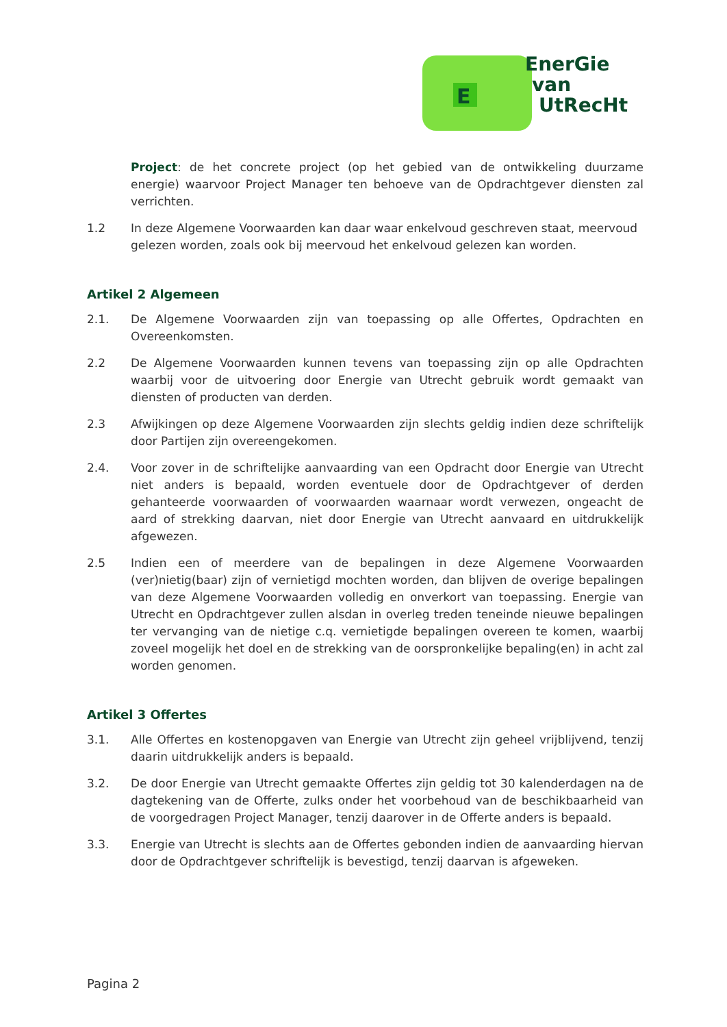E
EnerGie
van
UtRecHt
Project: de het concrete project (op het gebied van de ontwikkeling duurzame energie) waarvoor Project Manager ten behoeve van de Opdrachtgever diensten zal verrichten.
1.2 In deze Algemene Voorwaarden kan daar waar enkelvoud geschreven staat, meervoud gelezen worden, zoals ook bij meervoud het enkelvoud gelezen kan worden.
Artikel 2 Algemeen
2.1. De Algemene Voorwaarden zijn van toepassing op alle Offertes, Opdrachten en Overeenkomsten.
2.2 De Algemene Voorwaarden kunnen tevens van toepassing zijn op alle Opdrachten waarbij voor de uitvoering door Energie van Utrecht gebruik wordt gemaakt van diensten of producten van derden.
2.3 Afwijkingen op deze Algemene Voorwaarden zijn slechts geldig indien deze schriftelijk door Partijen zijn overeengekomen.
2.4. Voor zover in de schriftelijke aanvaarding van een Opdracht door Energie van Utrecht niet anders is bepaald, worden eventuele door de Opdrachtgever of derden gehanteerde voorwaarden of voorwaarden waarnaar wordt verwezen, ongeacht de aard of strekking daarvan, niet door Energie van Utrecht aanvaard en uitdrukkelijk afgewezen.
2.5 Indien een of meerdere van de bepalingen in deze Algemene Voorwaarden (ver)nietig(baar) zijn of vernietigd mochten worden, dan blijven de overige bepalingen van deze Algemene Voorwaarden volledig en onverkort van toepassing. Energie van Utrecht en Opdrachtgever zullen alsdan in overleg treden teneinde nieuwe bepalingen ter vervanging van de nietige c.q. vernietigde bepalingen overeen te komen, waarbij zoveel mogelijk het doel en de strekking van de oorspronkelijke bepaling(en) in acht zal worden genomen.
Artikel 3 Offertes
3.1. Alle Offertes en kostenopgaven van Energie van Utrecht zijn geheel vrijblijvend, tenzij daarin uitdrukkelijk anders is bepaald.
3.2. De door Energie van Utrecht gemaakte Offertes zijn geldig tot 30 kalenderdagen na de dagtekening van de Offerte, zulks onder het voorbehoud van de beschikbaarheid van de voorgedragen Project Manager, tenzij daarover in de Offerte anders is bepaald.
3.3. Energie van Utrecht is slechts aan de Offertes gebonden indien de aanvaarding hiervan door de Opdrachtgever schriftelijk is bevestigd, tenzij daarvan is afgeweken.
Pagina 2